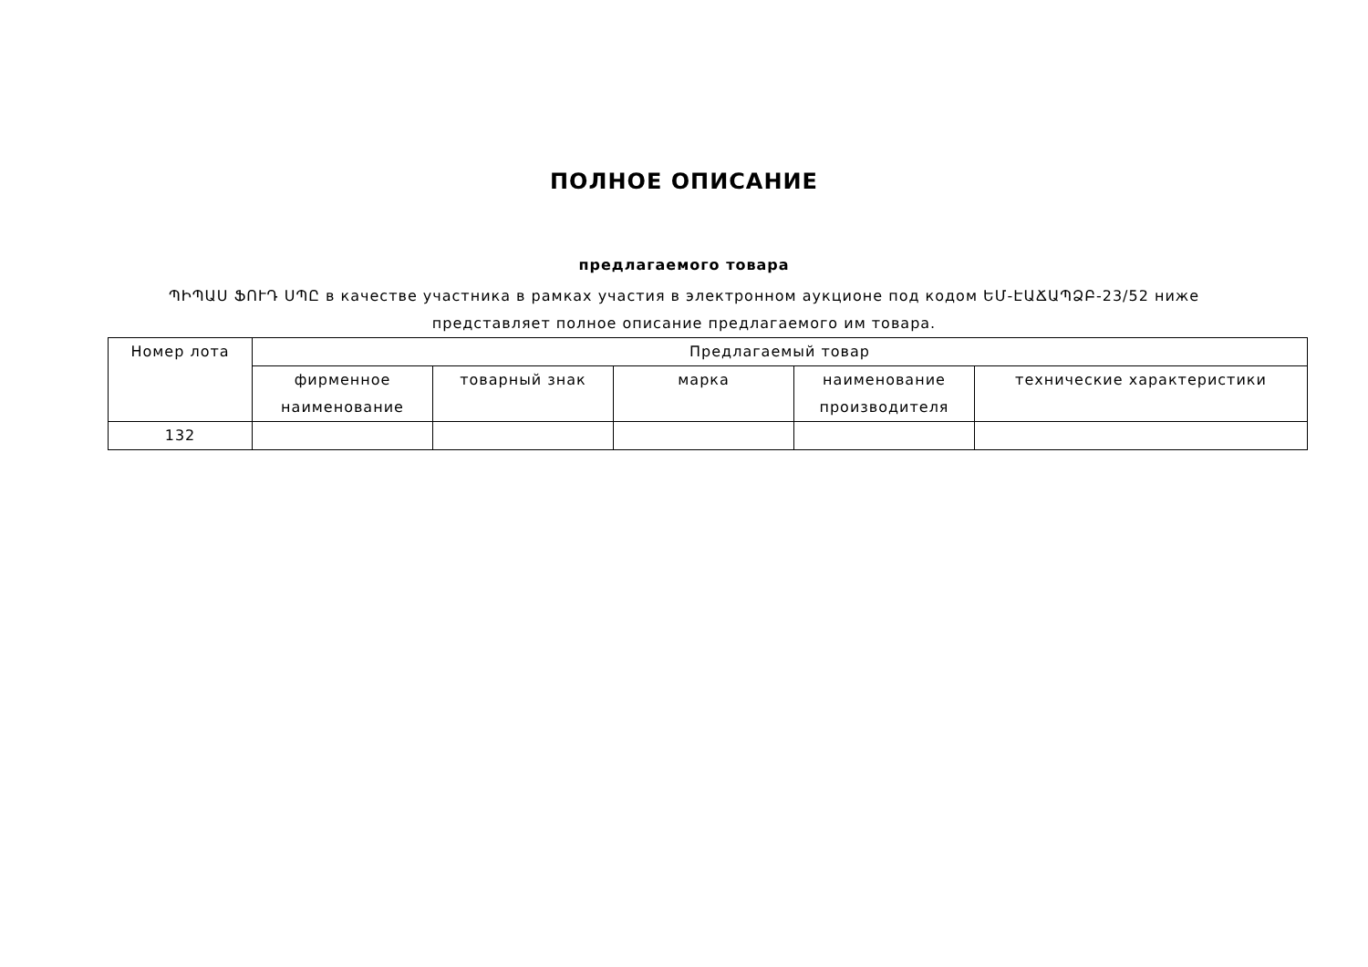ПОЛНОЕ ОПИСАНИЕ
предлагаемого товара
ՊԻՊԱՍ ՖՈՒԴ ՍՊԸ в качестве участника в рамках участия в электронном аукционе под кодом ԵՄ-ԷԱՃԱՊՁԲ-23/52 ниже
представляет полное описание предлагаемого им товара.
| Номер лота | Предлагаемый товар | | | | |
| --- | --- | --- | --- | --- | --- |
| | фирменное наименование | товарный знак | марка | наименование производителя | технические характеристики |
| 132 | | | | | |